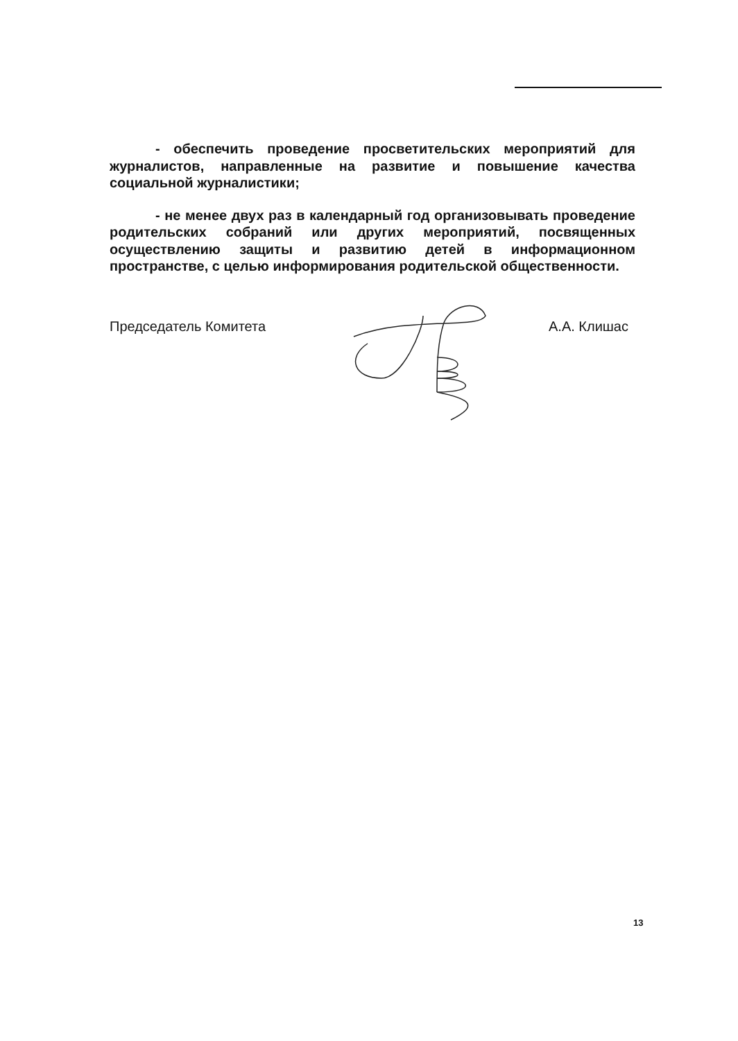- обеспечить проведение просветительских мероприятий для журналистов, направленные на развитие и повышение качества социальной журналистики;
- не менее двух раз в календарный год организовывать проведение родительских собраний или других мероприятий, посвященных осуществлению защиты и развитию детей в информационном пространстве, с целью информирования родительской общественности.
Председатель Комитета А.А. Клишас
13